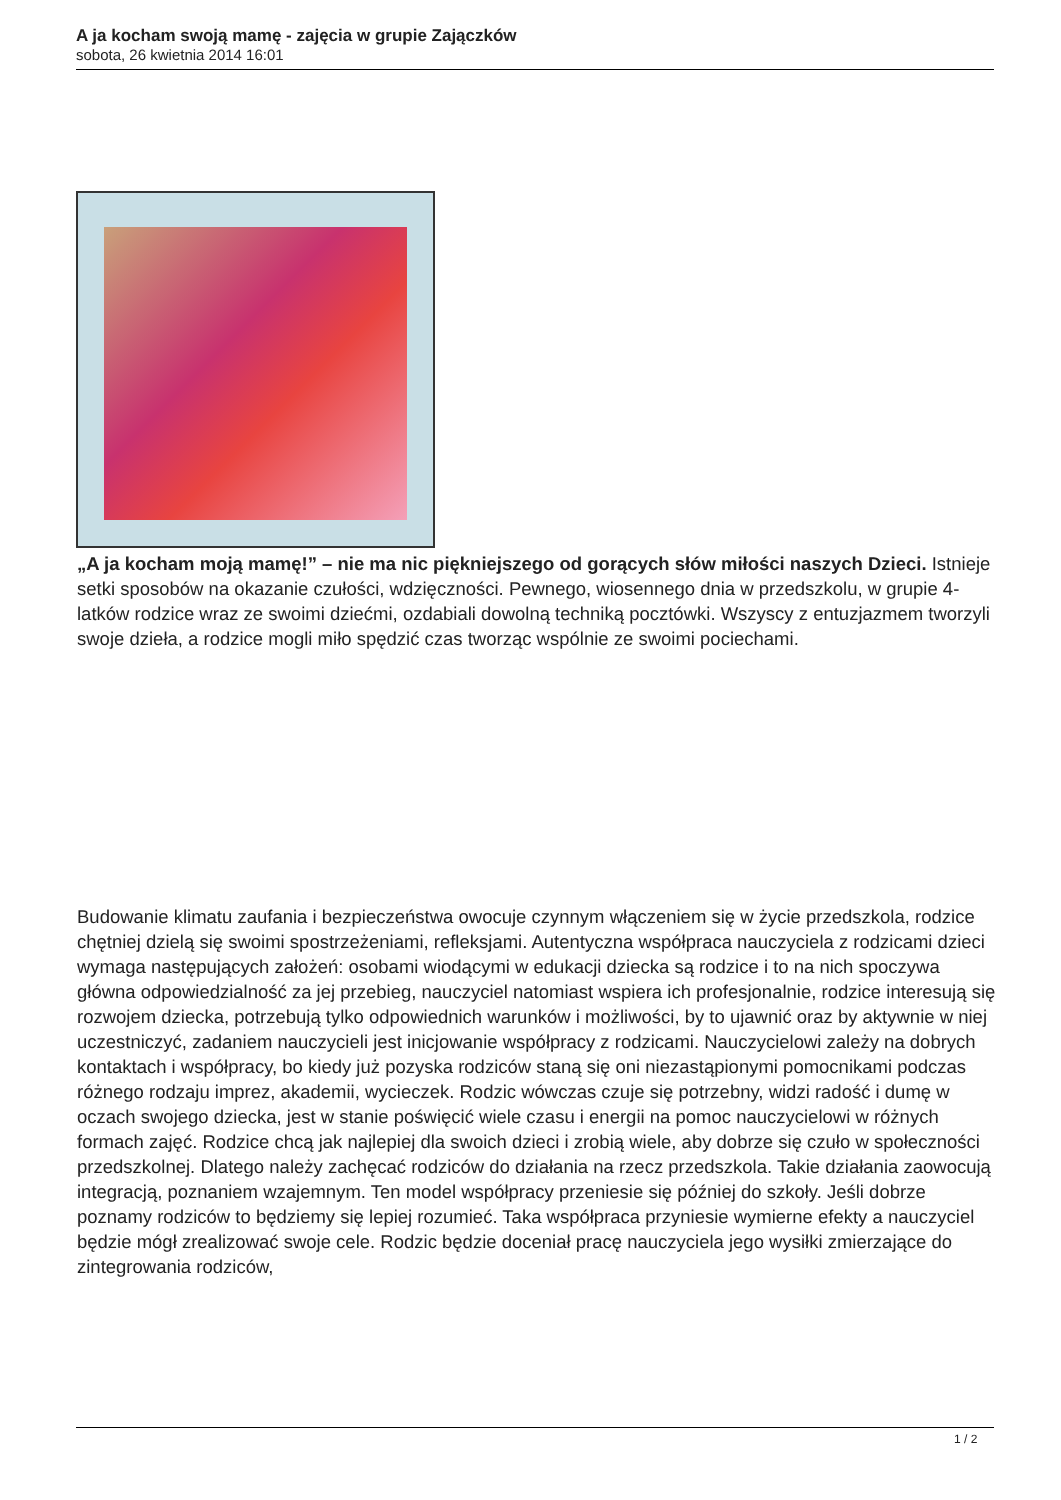A ja kocham swoją mamę - zajęcia w grupie Zajączków
sobota, 26 kwietnia 2014 16:01
„A ja kocham moją mamę!” – nie ma nic piękniejszego od gorących słów miłości naszych Dzieci. Istnieje setki sposobów na okazanie czułości, wdzięczności. Pewnego, wiosennego dnia w przedszkolu, w grupie 4-latków rodzice wraz ze swoimi dziećmi, ozdabiali dowolną techniką pocztówki. Wszyscy z entuzjazmem tworzyli swoje dzieła, a rodzice mogli miło spędzić czas tworząc wspólnie ze swoimi pociechami.
Budowanie klimatu zaufania i bezpieczeństwa owocuje czynnym włączeniem się w życie przedszkola, rodzice chętniej dzielą się swoimi spostrzeżeniami, refleksjami. Autentyczna współpraca nauczyciela z rodzicami dzieci wymaga następujących założeń: osobami wiodącymi w edukacji dziecka są rodzice i to na nich spoczywa główna odpowiedzialność za jej przebieg, nauczyciel natomiast wspiera ich profesjonalnie, rodzice interesują się rozwojem dziecka, potrzebują tylko odpowiednich warunków i możliwości, by to ujawnić oraz by aktywnie w niej uczestniczyć, zadaniem nauczycieli jest inicjowanie współpracy z rodzicami. Nauczycielowi zależy na dobrych kontaktach i współpracy, bo kiedy już pozyska rodziców staną się oni niezastąpionymi pomocnikami podczas różnego rodzaju imprez, akademii, wycieczek. Rodzic wówczas czuje się potrzebny, widzi radość i dumę w oczach swojego dziecka, jest w stanie poświęcić wiele czasu i energii na pomoc nauczycielowi w różnych formach zajęć. Rodzice chcą jak najlepiej dla swoich dzieci i zrobią wiele, aby dobrze się czuło w społeczności przedszkolnej. Dlatego należy zachęcać rodziców do działania na rzecz przedszkola. Takie działania zaowocują integracją, poznaniem wzajemnym. Ten model współpracy przeniesie się później do szkoły. Jeśli dobrze poznamy rodziców to będziemy się lepiej rozumieć. Taka współpraca przyniesie wymierne efekty a nauczyciel będzie mógł zrealizować swoje cele. Rodzic będzie doceniał pracę nauczyciela jego wysiłki zmierzające do zintegrowania rodziców,
1 / 2